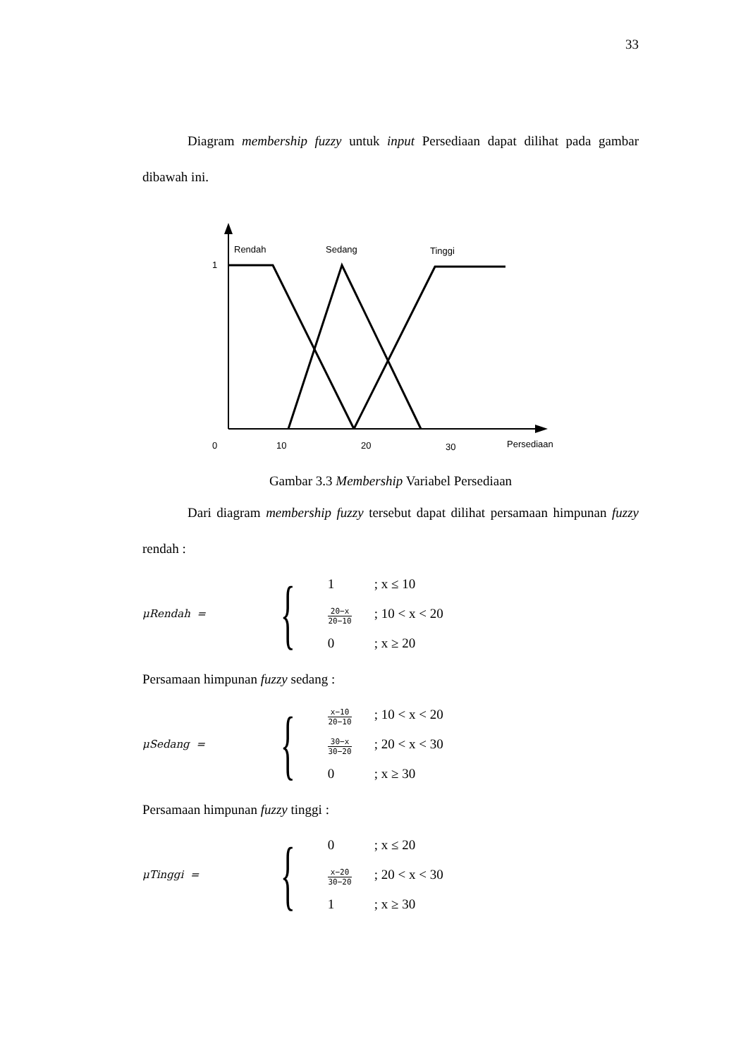33
Diagram membership fuzzy untuk input Persediaan dapat dilihat pada gambar dibawah ini.
Rendah
Sedang
Tinggi
1
0
10
20
30
Persediaan
Gambar 3.3 Membership Variabel Persediaan
Dari diagram membership fuzzy tersebut dapat dilihat persamaan himpunan fuzzy rendah :
μRendah =
{
1; x ≤ 10
20−x 20−10; 10 < x < 20
0; x ≥ 20
Persamaan himpunan fuzzy sedang :
μSedang =
{
x−10 20−10; 10 < x < 20
30−x 30−20; 20 < x < 30
0; x ≥ 30
Persamaan himpunan fuzzy tinggi :
μTinggi =
{
0; x ≤ 20
x−20 30−20; 20 < x < 30
1; x ≥ 30